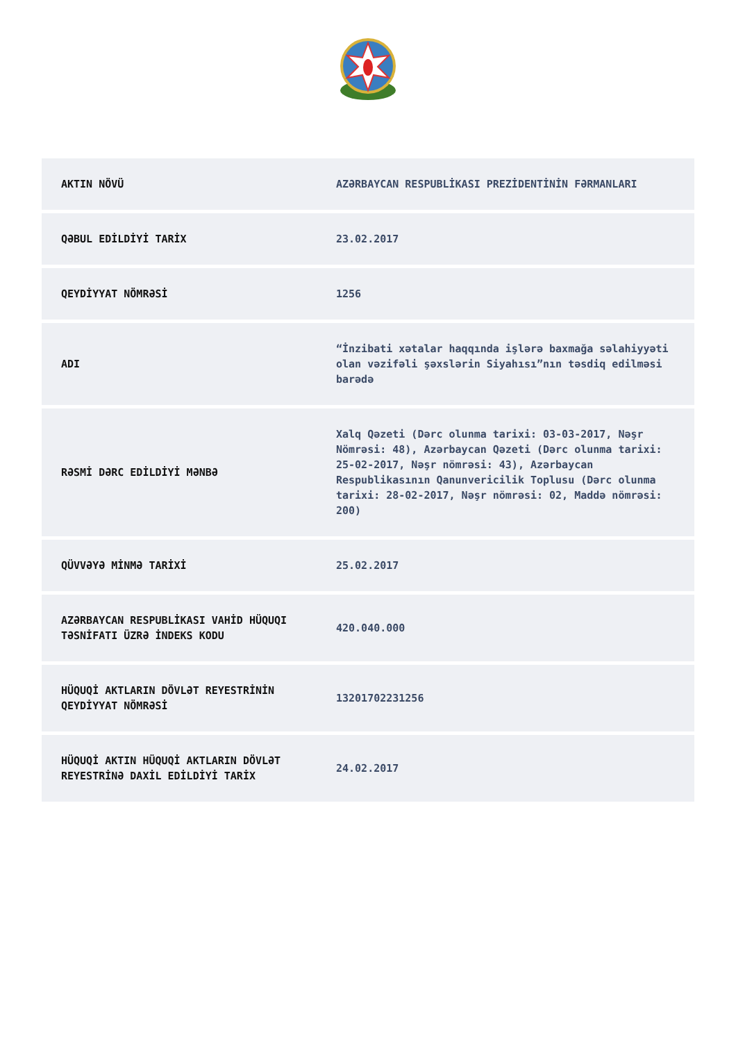| AKTIN NÖVÜ | AZƏRBAYCAN RESPUBLİKASI PREZİDENTİNİN FƏRMANLARI |
| QƏBUL EDİLDİYİ TARİX | 23.02.2017 |
| QEYDİYYAT NÖMRƏSİ | 1256 |
| ADI | “İnzibati xətalar haqqında işlərə baxmağa səlahiyyəti olan vəzifəli şəxslərin Siyahısı”nın təsdiq edilməsi barədə |
| RƏSMİ DƏRC EDİLDİYİ MƏNBƏ | Xalq Qəzeti (Dərc olunma tarixi: 03-03-2017, Nəşr Nömrəsi: 48), Azərbaycan Qəzeti (Dərc olunma tarixi: 25-02-2017, Nəşr nömrəsi: 43), Azərbaycan Respublikasının Qanunvericilik Toplusu (Dərc olunma tarixi: 28-02-2017, Nəşr nömrəsi: 02, Maddə nömrəsi: 200) |
| QÜVVƏYƏ MİNMƏ TARİXİ | 25.02.2017 |
| AZƏRBAYCAN RESPUBLİKASI VAHİD HÜQUQI TƏSNİFATI ÜZRƏ İNDEKS KODU | 420.040.000 |
| HÜQUQİ AKTLARIN DÖVLƏT REYESTRİNİN QEYDİYYAT NÖMRƏSİ | 13201702231256 |
| HÜQUQİ AKTIN HÜQUQİ AKTLARIN DÖVLƏT REYESTRİNƏ DAXİL EDİLDİYİ TARİX | 24.02.2017 |